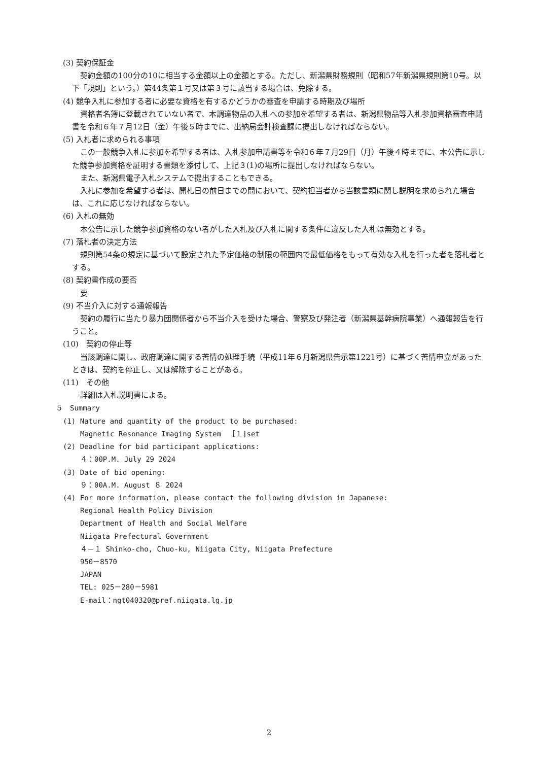(3) 契約保証金
契約金額の100分の10に相当する金額以上の金額とする。ただし、新潟県財務規則（昭和57年新潟県規則第10号。以下「規則」という。）第44条第１号又は第３号に該当する場合は、免除する。
(4) 競争入札に参加する者に必要な資格を有するかどうかの審査を申請する時期及び場所
資格者名簿に登載されていない者で、本調達物品の入札への参加を希望する者は、新潟県物品等入札参加資格審査申請書を令和６年７月12日（金）午後５時までに、出納局会計検査課に提出しなければならない。
(5) 入札者に求められる事項
この一般競争入札に参加を希望する者は、入札参加申請書等を令和６年７月29日（月）午後４時までに、本公告に示した競争参加資格を証明する書類を添付して、上記３(1)の場所に提出しなければならない。
また、新潟県電子入札システムで提出することもできる。
入札に参加を希望する者は、開札日の前日までの間において、契約担当者から当該書類に関し説明を求められた場合は、これに応じなければならない。
(6) 入札の無効
本公告に示した競争参加資格のない者がした入札及び入札に関する条件に違反した入札は無効とする。
(7) 落札者の決定方法
規則第54条の規定に基づいて設定された予定価格の制限の範囲内で最低価格をもって有効な入札を行った者を落札者とする。
(8) 契約書作成の要否
要
(9) 不当介入に対する通報報告
契約の履行に当たり暴力団関係者から不当介入を受けた場合、警察及び発注者（新潟県基幹病院事業）へ通報報告を行うこと。
(10)　契約の停止等
当該調達に関し、政府調達に関する苦情の処理手続（平成11年６月新潟県告示第1221号）に基づく苦情申立があったときは、契約を停止し、又は解除することがある。
(11)　その他
詳細は入札説明書による。
５　Summary
(1) Nature and quantity of the product to be purchased:
Magnetic Resonance Imaging System　［１]set
(2) Deadline for bid participant applications:
４：00P.M. July 29 2024
(3) Date of bid opening:
９：00A.M. August ８ 2024
(4) For more information, please contact the following division in Japanese:
Regional Health Policy Division
Department of Health and Social Welfare
Niigata Prefectural Government
４－１ Shinko-cho, Chuo-ku, Niigata City, Niigata Prefecture
950－8570
JAPAN
TEL: 025－280－5981
E-mail：ngt040320@pref.niigata.lg.jp
2